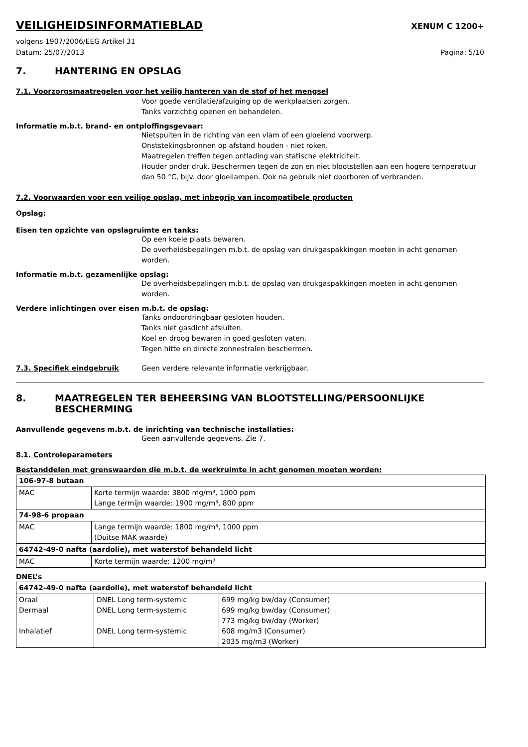VEILIGHEIDSINFORMATIEBLAD
XENUM C 1200+
volgens 1907/2006/EEG Artikel 31
Datum: 25/07/2013 Pagina: 5/10
7. HANTERING EN OPSLAG
7.1. Voorzorgsmaatregelen voor het veilig hanteren van de stof of het mengsel
Voor goede ventilatie/afzuiging op de werkplaatsen zorgen.
Tanks vorzichtig openen en behandelen.
Informatie m.b.t. brand- en ontploffingsgevaar:
Nietspuiten in de richting van een vlam of een gloeiend voorwerp.
Onststekingsbronnen op afstand houden - niet roken.
Maatregelen treffen tegen ontlading van statische elektriciteit.
Houder onder druk. Beschermen tegen de zon en niet blootstellen aan een hogere temperatuur dan 50 °C, bijv. door gloeilampen. Ook na gebruik niet doorboren of verbranden.
7.2. Voorwaarden voor een veilige opslag, met inbegrip van incompatibele producten
Opslag:
Eisen ten opzichte van opslagruimte en tanks:
Op een koele plaats bewaren.
De overheidsbepalingen m.b.t. de opslag van drukgaspakkingen moeten in acht genomen worden.
Informatie m.b.t. gezamenlijke opslag:
De overheidsbepalingen m.b.t. de opslag van drukgaspakkingen moeten in acht genomen worden.
Verdere inlichtingen over eisen m.b.t. de opslag:
Tanks ondoordringbaar gesloten houden.
Tanks niet gasdicht afsluiten.
Koel en droog bewaren in goed gesloten vaten.
Tegen hitte en directe zonnestralen beschermen.
7.3. Specifiek eindgebruik Geen verdere relevante informatie verkrijgbaar.
8. MAATREGELEN TER BEHEERSING VAN BLOOTSTELLING/PERSOONLIJKE BESCHERMING
Aanvullende gegevens m.b.t. de inrichting van technische installaties:
Geen aanvullende gegevens. Zie 7.
8.1. Controleparameters
Bestanddelen met grenswaarden die m.b.t. de werkruimte in acht genomen moeten worden:
| 106-97-8 butaan | |
| MAC | Korte termijn waarde: 3800 mg/m³, 1000 ppm Lange termijn waarde: 1900 mg/m³, 800 ppm |
| 74-98-6 propaan | |
| MAC | Lange termijn waarde: 1800 mg/m³, 1000 ppm (Duitse MAK waarde) |
| 64742-49-0 nafta (aardolie), met waterstof behandeld licht | |
| MAC | Korte termijn waarde: 1200 mg/m³ |
DNEL’s
| 64742-49-0 nafta (aardolie), met waterstof behandeld licht | | |
| Oraal Dermaal Inhalatief | DNEL Long term-systemic DNEL Long term-systemic DNEL Long term-systemic | 699 mg/kg bw/day (Consumer) 699 mg/kg bw/day (Consumer) 773 mg/kg bw/day (Worker) 608 mg/m3 (Consumer) 2035 mg/m3 (Worker) |